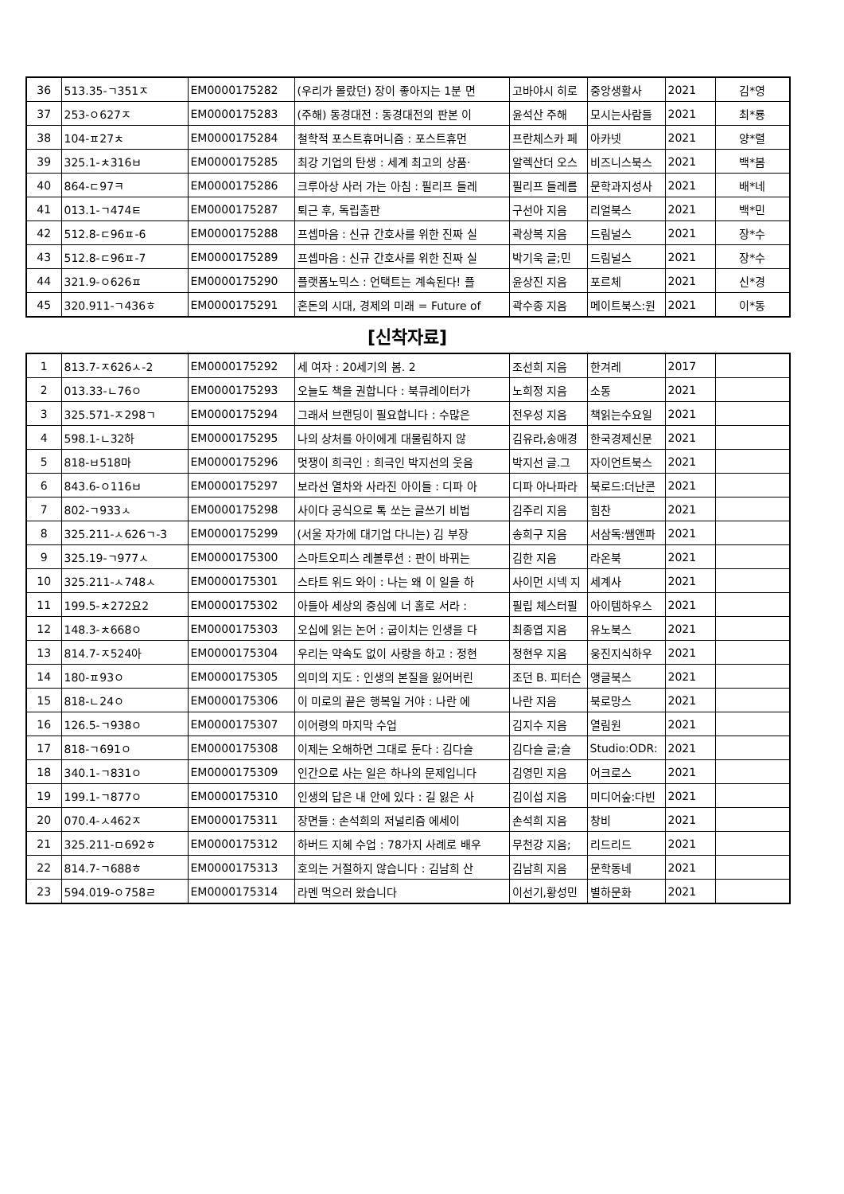| 36 | 513.35-ㄱ351ㅈ | EM0000175282 | (우리가 몰랐던) 장이 좋아지는 1분 면 | 고바야시 히로 | 중앙생활사 | 2021 | 김*영 |
| 37 | 253-ㅇ627ㅈ | EM0000175283 | (주해) 동경대전 : 동경대전의 판본 이 | 윤석산 주해 | 모시는사람들 | 2021 | 최*룡 |
| 38 | 104-ㅍ27ㅊ | EM0000175284 | 철학적 포스트휴머니즘 : 포스트휴먼 | 프란체스카 페 | 아카넷 | 2021 | 양*렬 |
| 39 | 325.1-ㅊ316ㅂ | EM0000175285 | 최강 기업의 탄생 : 세계 최고의 상품· | 알렉산더 오스 | 비즈니스북스 | 2021 | 백*봄 |
| 40 | 864-ㄷ97ㅋ | EM0000175286 | 크루아상 사러 가는 아침 : 필리프 들레 | 필리프 들레름 | 문학과지성사 | 2021 | 배*네 |
| 41 | 013.1-ㄱ474ㅌ | EM0000175287 | 퇴근 후, 독립출판 | 구선아 지음 | 리얼북스 | 2021 | 백*민 |
| 42 | 512.8-ㄷ96ㅍ-6 | EM0000175288 | 프셉마음 : 신규 간호사를 위한 진짜 실 | 곽상복 지음 | 드림널스 | 2021 | 장*수 |
| 43 | 512.8-ㄷ96ㅍ-7 | EM0000175289 | 프셉마음 : 신규 간호사를 위한 진짜 실 | 박기욱 글;민 | 드림널스 | 2021 | 장*수 |
| 44 | 321.9-ㅇ626ㅍ | EM0000175290 | 플랫폼노믹스 : 언택트는 계속된다! 플 | 윤상진 지음 | 포르체 | 2021 | 신*경 |
| 45 | 320.911-ㄱ436ㅎ | EM0000175291 | 혼돈의 시대, 경제의 미래 = Future of | 곽수종 지음 | 메이트북스:원 | 2021 | 이*동 |
[신착자료]
| 1 | 813.7-ㅈ626ㅅ-2 | EM0000175292 | 세 여자 : 20세기의 봄. 2 | 조선희 지음 | 한겨레 | 2017 | |
| 2 | 013.33-ㄴ76ㅇ | EM0000175293 | 오늘도 책을 권합니다 : 북큐레이터가 | 노희정 지음 | 소동 | 2021 | |
| 3 | 325.571-ㅈ298ㄱ | EM0000175294 | 그래서 브랜딩이 필요합니다 : 수많은 | 전우성 지음 | 책읽는수요일 | 2021 | |
| 4 | 598.1-ㄴ32하 | EM0000175295 | 나의 상처를 아이에게 대물림하지 않 | 김유라,송애경 | 한국경제신문 | 2021 | |
| 5 | 818-ㅂ518마 | EM0000175296 | 멋쟁이 희극인 : 희극인 박지선의 웃음 | 박지선 글.그 | 자이언트북스 | 2021 | |
| 6 | 843.6-ㅇ116ㅂ | EM0000175297 | 보라선 열차와 사라진 아이들 : 디파 아 | 디파 아나파라 | 북로드:더난콘 | 2021 | |
| 7 | 802-ㄱ933ㅅ | EM0000175298 | 사이다 공식으로 톡 쏘는 글쓰기 비법 | 김주리 지음 | 힘찬 | 2021 | |
| 8 | 325.211-ㅅ626ㄱ-3 | EM0000175299 | (서울 자가에 대기업 다니는) 김 부장 | 송희구 지음 | 서삼독:쌤앤파 | 2021 | |
| 9 | 325.19-ㄱ977ㅅ | EM0000175300 | 스마트오피스 레볼루션 : 판이 바뀌는 | 김한 지음 | 라온북 | 2021 | |
| 10 | 325.211-ㅅ748ㅅ | EM0000175301 | 스타트 위드 와이 : 나는 왜 이 일을 하 | 사이먼 시넥 지 | 세계사 | 2021 | |
| 11 | 199.5-ㅊ272요2 | EM0000175302 | 아들아 세상의 중심에 너 홀로 서라 : | 필립 체스터필 | 아이템하우스 | 2021 | |
| 12 | 148.3-ㅊ668ㅇ | EM0000175303 | 오십에 읽는 논어 : 굽이치는 인생을 다 | 최종엽 지음 | 유노북스 | 2021 | |
| 13 | 814.7-ㅈ524아 | EM0000175304 | 우리는 약속도 없이 사랑을 하고 : 정현 | 정현우 지음 | 웅진지식하우 | 2021 | |
| 14 | 180-ㅍ93ㅇ | EM0000175305 | 의미의 지도 : 인생의 본질을 잃어버린 | 조던 B. 피터슨 | 앵글북스 | 2021 | |
| 15 | 818-ㄴ24ㅇ | EM0000175306 | 이 미로의 끝은 행복일 거야 : 나란 에 | 나란 지음 | 북로망스 | 2021 | |
| 16 | 126.5-ㄱ938ㅇ | EM0000175307 | 이어령의 마지막 수업 | 김지수 지음 | 열림원 | 2021 | |
| 17 | 818-ㄱ691ㅇ | EM0000175308 | 이제는 오해하면 그대로 둔다 : 김다슬 | 김다슬 글;슬 | Studio:ODR: | 2021 | |
| 18 | 340.1-ㄱ831ㅇ | EM0000175309 | 인간으로 사는 일은 하나의 문제입니다 | 김영민 지음 | 어크로스 | 2021 | |
| 19 | 199.1-ㄱ877ㅇ | EM0000175310 | 인생의 답은 내 안에 있다 : 길 잃은 사 | 김이섭 지음 | 미디어숲:다빈 | 2021 | |
| 20 | 070.4-ㅅ462ㅈ | EM0000175311 | 장면들 : 손석희의 저널리즘 에세이 | 손석희 지음 | 창비 | 2021 | |
| 21 | 325.211-ㅁ692ㅎ | EM0000175312 | 하버드 지혜 수업 : 78가지 사례로 배우 | 무천강 지음; | 리드리드 | 2021 | |
| 22 | 814.7-ㄱ688ㅎ | EM0000175313 | 호의는 거절하지 않습니다 : 김남희 산 | 김남희 지음 | 문학동네 | 2021 | |
| 23 | 594.019-ㅇ758ㄹ | EM0000175314 | 라멘 먹으러 왔습니다 | 이선기,황성민 | 별하문화 | 2021 | |